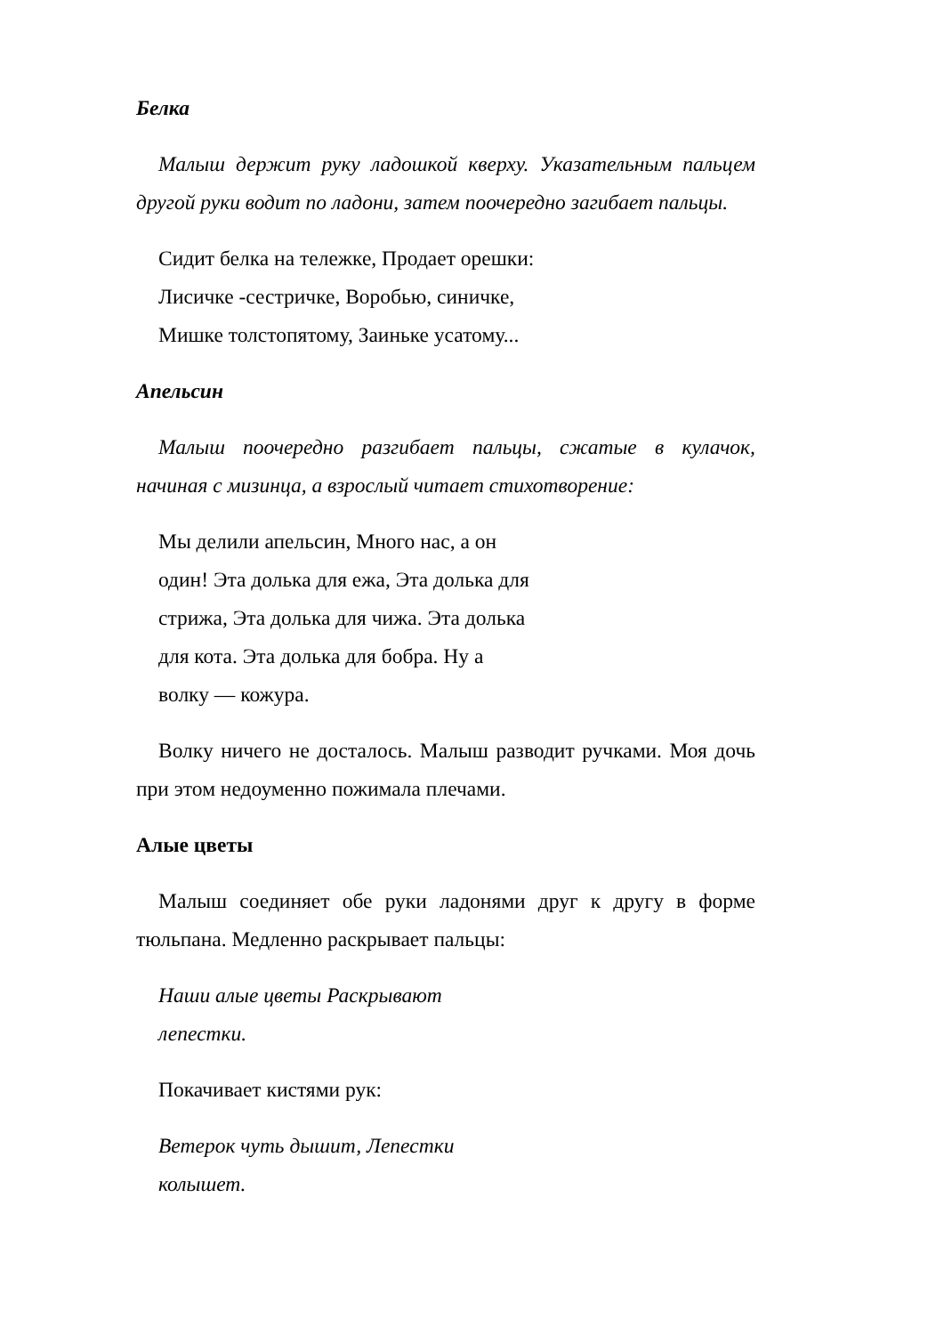Белка
Малыш держит руку ладошкой кверху. Указательным пальцем другой руки водит по ладони, затем поочередно загибает пальцы.
Сидит белка на тележке, Продает орешки:
Лисичке -сестричке, Воробью, синичке,
Мишке толстопятому, Заиньке усатому...
Апельсин
Малыш поочередно разгибает пальцы, сжатые в кулачок, начиная с мизинца, а взрослый читает стихотворение:
Мы делили апельсин, Много нас, а он
один! Эта долька для ежа, Эта долька для
стрижа, Эта долька для чижа. Эта долька
для кота. Эта долька для бобра. Ну а
волку — кожура.
Волку ничего не досталось. Малыш разводит ручками. Моя дочь при этом недоуменно пожимала плечами.
Алые цветы
Малыш соединяет обе руки ладонями друг к другу в форме тюльпана. Медленно раскрывает пальцы:
Наши алые цветы Раскрывают
лепестки.
Покачивает кистями рук:
Ветерок чуть дышит, Лепестки
колышет.